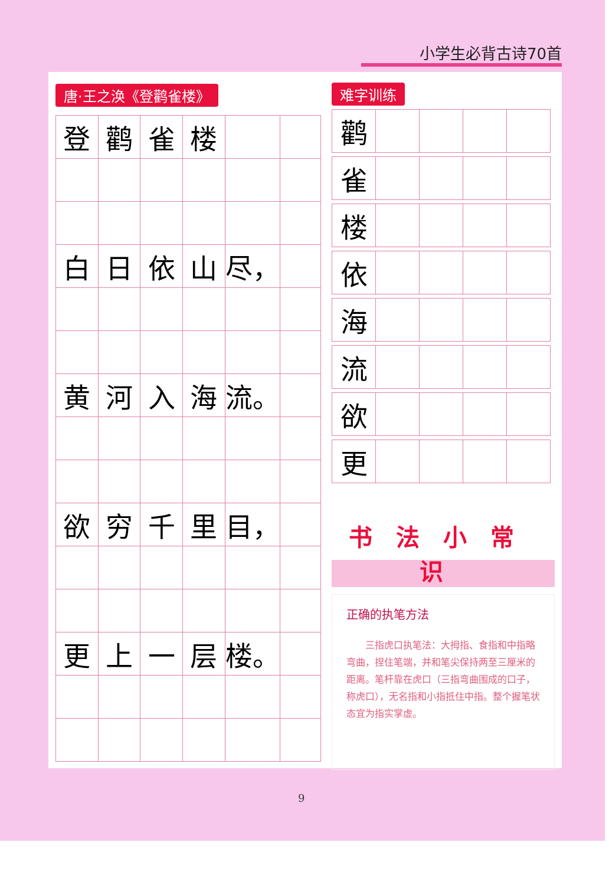小学生必背古诗70首
唐·王之涣《登鹳雀楼》
| 登 | 鹳 | 雀 | 楼 | | |
| 白 | 日 | 依 | 山 | 尽， | |
| 黄 | 河 | 入 | 海 | 流。 | |
| 欲 | 穷 | 千 | 里 | 目， | |
| 更 | 上 | 一 | 层 | 楼。 | |
难字训练
| 鹳 | | | | |
| 雀 | | | | |
| 楼 | | | | |
| 依 | | | | |
| 海 | | | | |
| 流 | | | | |
| 欲 | | | | |
| 更 | | | | |
书法小常识
正确的执笔方法
三指虎口执笔法：大拇指、食指和中指略弯曲，捏住笔端，并和笔尖保持两至三厘米的距离。笔杆靠在虎口（三指弯曲围成的口子，称虎口），无名指和小指抵住中指。整个握笔状态宜为指实掌虚。
9